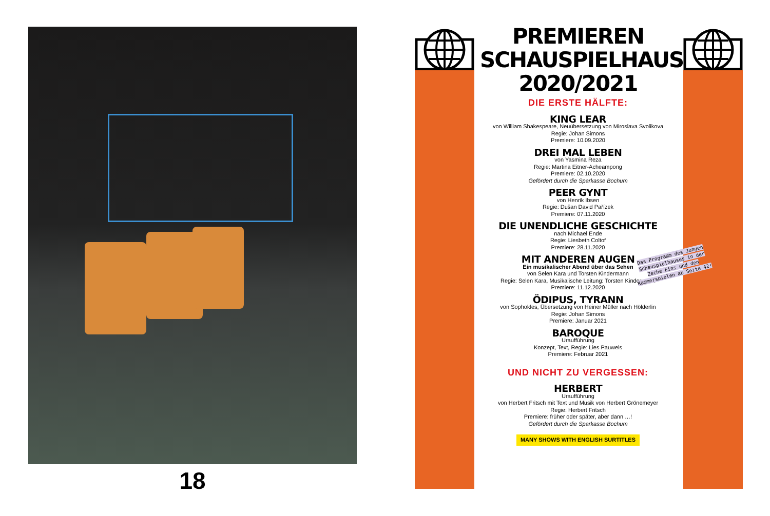18
PREMIEREN SCHAUSPIELHAUS 2020/2021
DIE ERSTE HÄLFTE:
KING LEAR
von William Shakespeare, Neuübersetzung von Miroslava Svolikova
Regie: Johan Simons
Premiere: 10.09.2020
DREI MAL LEBEN
von Yasmina Reza
Regie: Martina Eitner-Acheampong
Premiere: 02.10.2020
Gefördert durch die Sparkasse Bochum
PEER GYNT
von Henrik Ibsen
Regie: Dušan David Pařízek
Premiere: 07.11.2020
DIE UNENDLICHE GESCHICHTE
nach Michael Ende
Regie: Liesbeth Coltof
Premiere: 28.11.2020
MIT ANDEREN AUGEN
Ein musikalischer Abend über das Sehen
von Selen Kara und Torsten Kindermann
Regie: Selen Kara, Musikalische Leitung: Torsten Kindermann
Premiere: 11.12.2020
ÖDIPUS, TYRANN
von Sophokles, Übersetzung von Heiner Müller nach Hölderlin
Regie: Johan Simons
Premiere: Januar 2021
BAROQUE
Uraufführung
Konzept, Text, Regie: Lies Pauwels
Premiere: Februar 2021
UND NICHT ZU VERGESSEN:
HERBERT
Uraufführung
von Herbert Fritsch mit Text und Musik von Herbert Grönemeyer
Regie: Herbert Fritsch
Premiere: früher oder später, aber dann …!
Gefördert durch die Sparkasse Bochum
MANY SHOWS WITH ENGLISH SURTITLES
Das Programm des Jungen Schauspielhauses in der Zeche Eins und den Kammerspielen ab Seite 42!